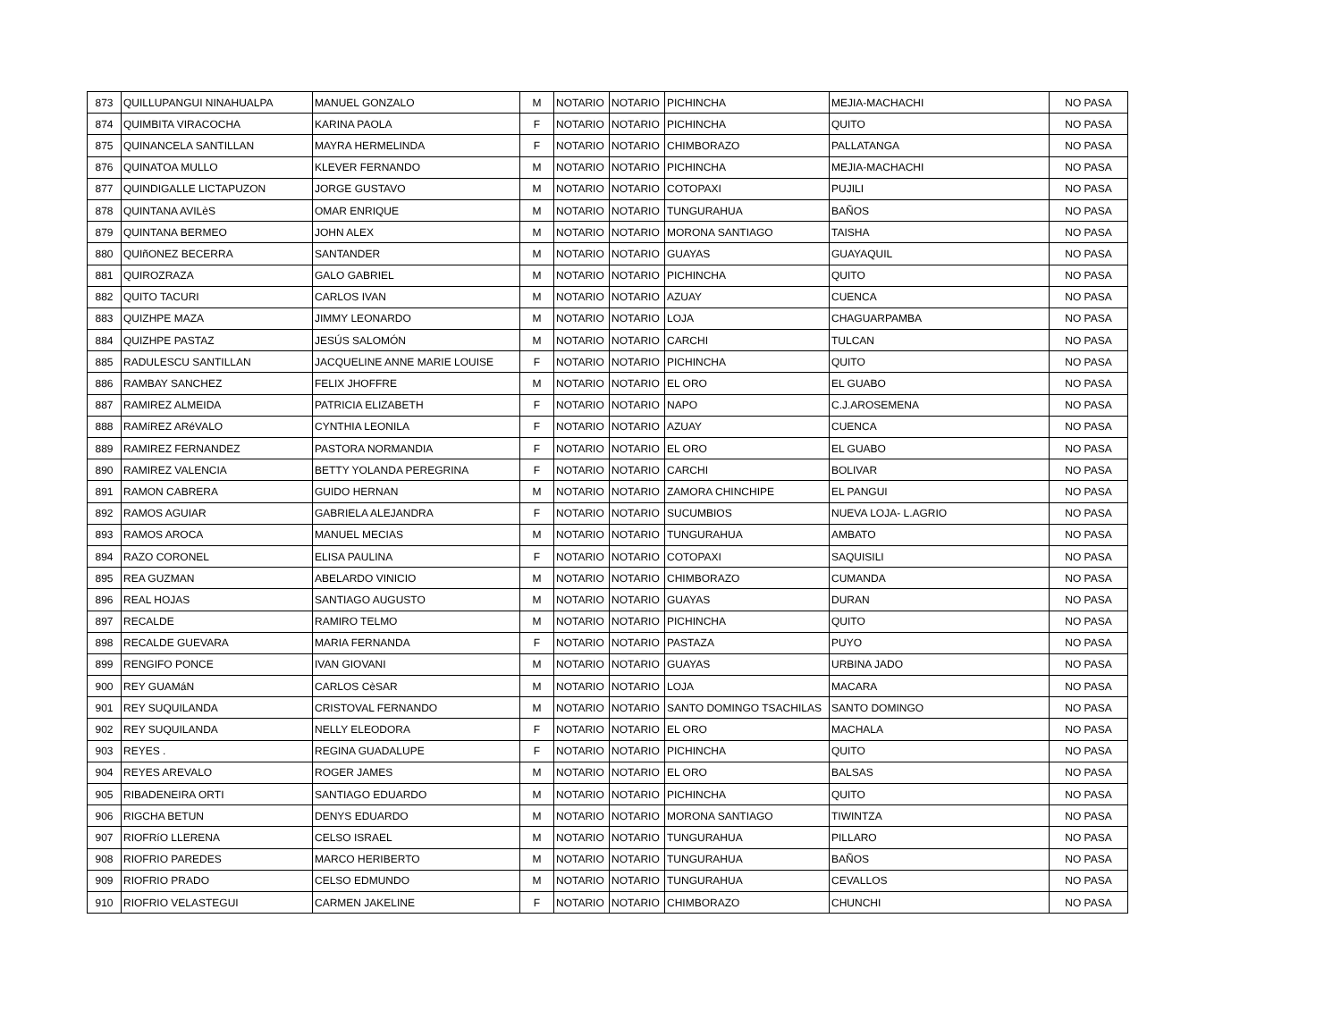| 873 | QUILLUPANGUI NINAHUALPA | MANUEL GONZALO | M | NOTARIO | NOTARIO | PICHINCHA | MEJIA-MACHACHI | NO PASA |
| 874 | QUIMBITA VIRACOCHA | KARINA PAOLA | F | NOTARIO | NOTARIO | PICHINCHA | QUITO | NO PASA |
| 875 | QUINANCELA SANTILLAN | MAYRA HERMELINDA | F | NOTARIO | NOTARIO | CHIMBORAZO | PALLATANGA | NO PASA |
| 876 | QUINATOA MULLO | KLEVER FERNANDO | M | NOTARIO | NOTARIO | PICHINCHA | MEJIA-MACHACHI | NO PASA |
| 877 | QUINDIGALLE LICTAPUZON | JORGE GUSTAVO | M | NOTARIO | NOTARIO | COTOPAXI | PUJILI | NO PASA |
| 878 | QUINTANA AVILèS | OMAR ENRIQUE | M | NOTARIO | NOTARIO | TUNGURAHUA | BAÑOS | NO PASA |
| 879 | QUINTANA BERMEO | JOHN ALEX | M | NOTARIO | NOTARIO | MORONA SANTIAGO | TAISHA | NO PASA |
| 880 | QUIñONEZ BECERRA | SANTANDER | M | NOTARIO | NOTARIO | GUAYAS | GUAYAQUIL | NO PASA |
| 881 | QUIROZRAZA | GALO GABRIEL | M | NOTARIO | NOTARIO | PICHINCHA | QUITO | NO PASA |
| 882 | QUITO TACURI | CARLOS IVAN | M | NOTARIO | NOTARIO | AZUAY | CUENCA | NO PASA |
| 883 | QUIZHPE MAZA | JIMMY LEONARDO | M | NOTARIO | NOTARIO | LOJA | CHAGUARPAMBA | NO PASA |
| 884 | QUIZHPE PASTAZ | JESÚS SALOMÓN | M | NOTARIO | NOTARIO | CARCHI | TULCAN | NO PASA |
| 885 | RADULESCU SANTILLAN | JACQUELINE ANNE MARIE LOUISE | F | NOTARIO | NOTARIO | PICHINCHA | QUITO | NO PASA |
| 886 | RAMBAY SANCHEZ | FELIX JHOFFRE | M | NOTARIO | NOTARIO | EL ORO | EL GUABO | NO PASA |
| 887 | RAMIREZ ALMEIDA | PATRICIA ELIZABETH | F | NOTARIO | NOTARIO | NAPO | C.J.AROSEMENA | NO PASA |
| 888 | RAMíREZ ARéVALO | CYNTHIA LEONILA | F | NOTARIO | NOTARIO | AZUAY | CUENCA | NO PASA |
| 889 | RAMIREZ FERNANDEZ | PASTORA NORMANDIA | F | NOTARIO | NOTARIO | EL ORO | EL GUABO | NO PASA |
| 890 | RAMIREZ VALENCIA | BETTY YOLANDA PEREGRINA | F | NOTARIO | NOTARIO | CARCHI | BOLIVAR | NO PASA |
| 891 | RAMON CABRERA | GUIDO HERNAN | M | NOTARIO | NOTARIO | ZAMORA CHINCHIPE | EL PANGUI | NO PASA |
| 892 | RAMOS AGUIAR | GABRIELA ALEJANDRA | F | NOTARIO | NOTARIO | SUCUMBIOS | NUEVA LOJA- L.AGRIO | NO PASA |
| 893 | RAMOS AROCA | MANUEL MECIAS | M | NOTARIO | NOTARIO | TUNGURAHUA | AMBATO | NO PASA |
| 894 | RAZO CORONEL | ELISA PAULINA | F | NOTARIO | NOTARIO | COTOPAXI | SAQUISILI | NO PASA |
| 895 | REA GUZMAN | ABELARDO VINICIO | M | NOTARIO | NOTARIO | CHIMBORAZO | CUMANDA | NO PASA |
| 896 | REAL HOJAS | SANTIAGO AUGUSTO | M | NOTARIO | NOTARIO | GUAYAS | DURAN | NO PASA |
| 897 | RECALDE | RAMIRO TELMO | M | NOTARIO | NOTARIO | PICHINCHA | QUITO | NO PASA |
| 898 | RECALDE GUEVARA | MARIA FERNANDA | F | NOTARIO | NOTARIO | PASTAZA | PUYO | NO PASA |
| 899 | RENGIFO PONCE | IVAN GIOVANI | M | NOTARIO | NOTARIO | GUAYAS | URBINA JADO | NO PASA |
| 900 | REY GUAMáN | CARLOS CèSAR | M | NOTARIO | NOTARIO | LOJA | MACARA | NO PASA |
| 901 | REY SUQUILANDA | CRISTOVAL FERNANDO | M | NOTARIO | NOTARIO | SANTO DOMINGO TSACHILAS | SANTO DOMINGO | NO PASA |
| 902 | REY SUQUILANDA | NELLY ELEODORA | F | NOTARIO | NOTARIO | EL ORO | MACHALA | NO PASA |
| 903 | REYES . | REGINA GUADALUPE | F | NOTARIO | NOTARIO | PICHINCHA | QUITO | NO PASA |
| 904 | REYES AREVALO | ROGER JAMES | M | NOTARIO | NOTARIO | EL ORO | BALSAS | NO PASA |
| 905 | RIBADENEIRA ORTI | SANTIAGO EDUARDO | M | NOTARIO | NOTARIO | PICHINCHA | QUITO | NO PASA |
| 906 | RIGCHA BETUN | DENYS EDUARDO | M | NOTARIO | NOTARIO | MORONA SANTIAGO | TIWINTZA | NO PASA |
| 907 | RIOFRíO LLERENA | CELSO ISRAEL | M | NOTARIO | NOTARIO | TUNGURAHUA | PILLARO | NO PASA |
| 908 | RIOFRIO PAREDES | MARCO HERIBERTO | M | NOTARIO | NOTARIO | TUNGURAHUA | BAÑOS | NO PASA |
| 909 | RIOFRIO PRADO | CELSO EDMUNDO | M | NOTARIO | NOTARIO | TUNGURAHUA | CEVALLOS | NO PASA |
| 910 | RIOFRIO VELASTEGUI | CARMEN JAKELINE | F | NOTARIO | NOTARIO | CHIMBORAZO | CHUNCHI | NO PASA |